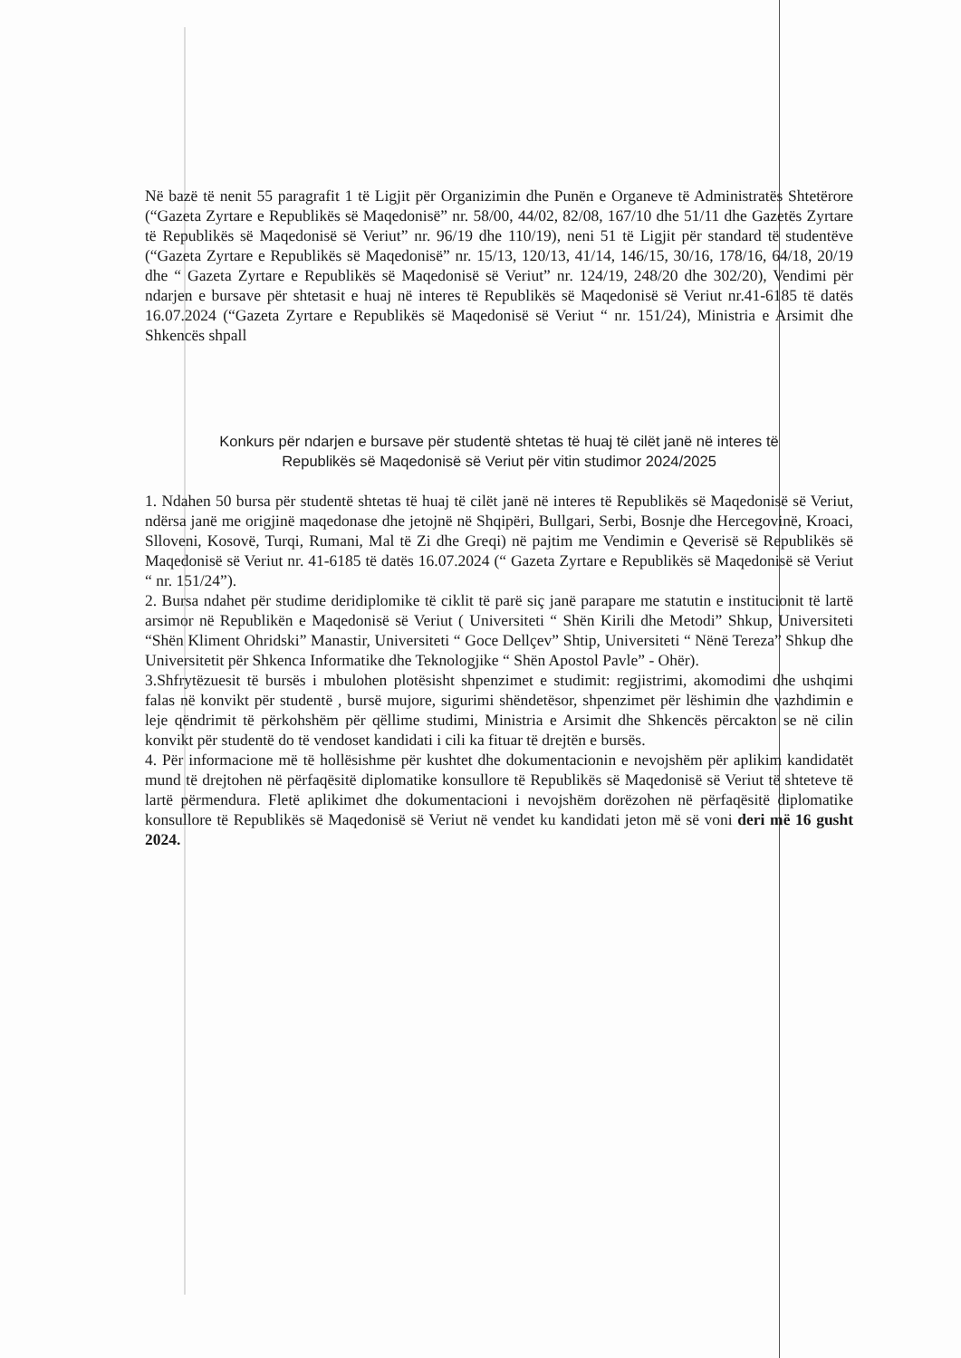Në bazë të nenit 55 paragrafit 1 të Ligjit për Organizimin dhe Punën e Organeve të Administratës Shtetërore (“Gazeta Zyrtare e Republikës së Maqedonisë” nr. 58/00, 44/02, 82/08, 167/10 dhe 51/11 dhe Gazetës Zyrtare të Republikës së Maqedonisë së Veriut” nr. 96/19 dhe 110/19), neni 51 të Ligjit për standard të studentëve (“Gazeta Zyrtare e Republikës së Maqedonisë” nr. 15/13, 120/13, 41/14, 146/15, 30/16, 178/16, 64/18, 20/19 dhe “ Gazeta Zyrtare e Republikës së Maqedonisë së Veriut” nr. 124/19, 248/20 dhe 302/20), Vendimi për ndarjen e bursave për shtetasit e huaj në interes të Republikës së Maqedonisë së Veriut nr.41-6185 të datës 16.07.2024 (“Gazeta Zyrtare e Republikës së Maqedonisë së Veriut “ nr. 151/24), Ministria e Arsimit dhe Shkencës shpall
Konkurs për ndarjen e bursave për studentë shtetas të huaj të cilët janë në interes të
Republikës së Maqedonisë së Veriut për vitin studimor 2024/2025
1. Ndahen 50 bursa për studentë shtetas të huaj të cilët janë në interes të Republikës së Maqedonisë së Veriut, ndërsa janë me origjinë maqedonase dhe jetojnë në Shqipëri, Bullgari, Serbi, Bosnje dhe Hercegovinë, Kroaci, Slloveni, Kosovë, Turqi, Rumani, Mal të Zi dhe Greqi) në pajtim me Vendimin e Qeverisë së Republikës së Maqedonisë së Veriut nr. 41-6185 të datës 16.07.2024 (“ Gazeta Zyrtare e Republikës së Maqedonisë së Veriut “ nr. 151/24”).
2. Bursa ndahet për studime deridiplomike të ciklit të parë siç janë parapare me statutin e institucionit të lartë arsimor në Republikën e Maqedonisë së Veriut ( Universiteti “ Shën Kirili dhe Metodi” Shkup, Universiteti “Shën Kliment Ohridski” Manastir, Universiteti “ Goce Dellçev” Shtip, Universiteti “ Nënë Tereza” Shkup dhe Universitetit për Shkenca Informatike dhe Teknologjike “ Shën Apostol Pavle” - Ohër).
3.Shfrytëzuesit të bursës i mbulohen plotësisht shpenzimet e studimit: regjistrimi, akomodimi dhe ushqimi falas në konvikt për studentë , bursë mujore, sigurimi shëndetësor, shpenzimet për lëshimin dhe vazhdimin e leje qëndrimit të përkohshëm për qëllime studimi, Ministria e Arsimit dhe Shkencës përcakton se në cilin konvikt për studentë do të vendoset kandidati i cili ka fituar të drejtën e bursës.
4. Për informacione më të hollësishme për kushtet dhe dokumentacionin e nevojshëm për aplikim kandidatët mund të drejtohen në përfaqësitë diplomatike konsullore të Republikës së Maqedonisë së Veriut të shteteve të lartë përmendura. Fletë aplikimet dhe dokumentacioni i nevojshëm dorëzohen në përfaqësitë diplomatike konsullore të Republikës së Maqedonisë së Veriut në vendet ku kandidati jeton më së voni deri më 16 gusht 2024.